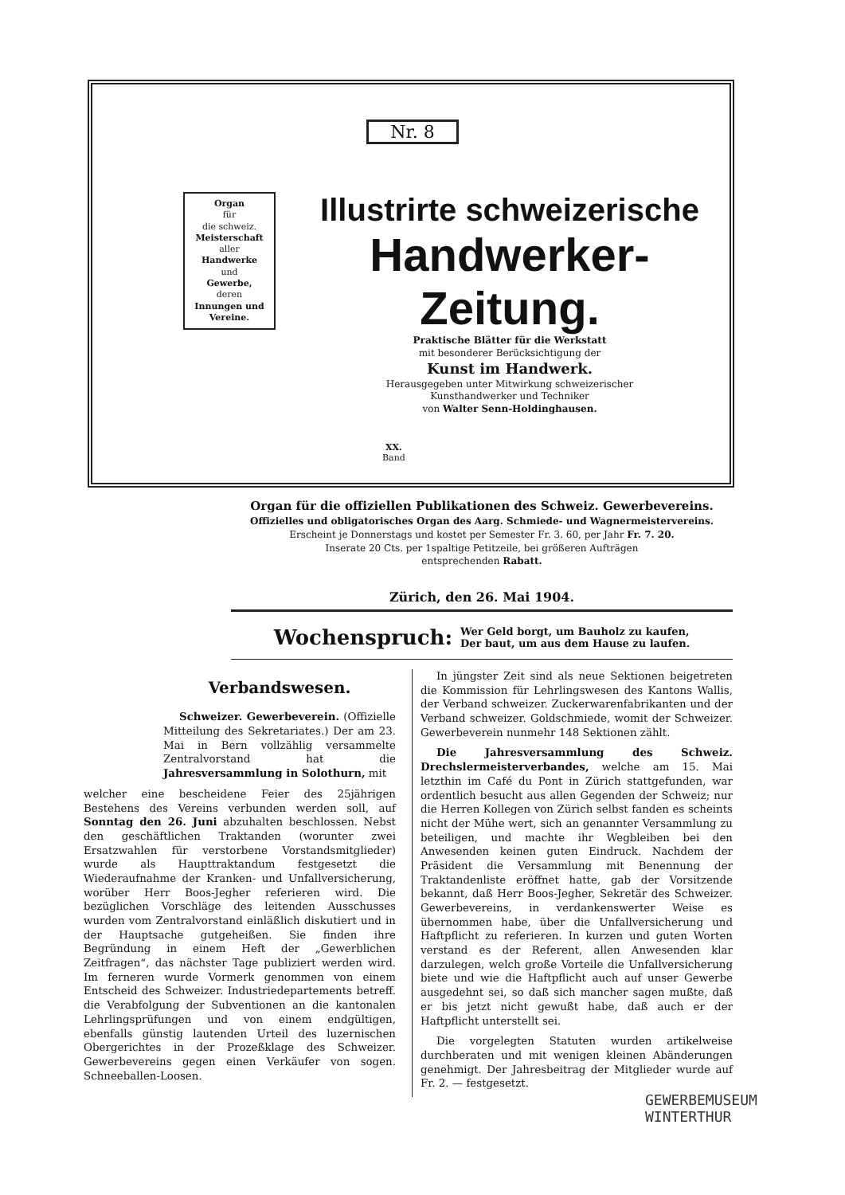Nr. 8
Organ
für
die schweiz.
Meisterschaft
aller
Handwerke
und
Gewerbe,
deren
Innungen und Vereine.
Illustrirte schweizerische
Handwerker-Zeitung.
Praktische Blätter für die Werkstatt
mit besonderer Berücksichtigung der
Kunst im Handwerk.
Herausgegeben unter Mitwirkung schweizerischer
Kunsthandwerker und Techniker
von Walter Senn-Holdinghausen.
XX.
Band
Organ für die offiziellen Publikationen des Schweiz. Gewerbevereins.
Offizielles und obligatorisches Organ des Aarg. Schmiede- und Wagnermeistervereins.
Erscheint je Donnerstags und kostet per Semester Fr. 3. 60, per Jahr Fr. 7. 20.
Inserate 20 Cts. per 1spaltige Petitzeile, bei größeren Aufträgen
entsprechenden Rabatt.
Zürich, den 26. Mai 1904.
Wochenspruch: Wer Geld borgt, um Bauholz zu kaufen,
Der baut, um aus dem Hause zu laufen.
Verbandswesen.
Schweizer. Gewerbeverein. (Offizielle Mitteilung des Sekretariates.) Der am 23. Mai in Bern vollzählig versammelte Zentralvorstand hat die Jahresversammlung in Solothurn, mit
welcher eine bescheidene Feier des 25jährigen Bestehens des Vereins verbunden werden soll, auf Sonntag den 26. Juni abzuhalten beschlossen. Nebst den geschäftlichen Traktanden (worunter zwei Ersatzwahlen für verstorbene Vorstandsmitglieder) wurde als Haupttraktandum festgesetzt die Wiederaufnahme der Kranken- und Unfallversicherung, worüber Herr Boos-Jegher referieren wird. Die bezüglichen Vorschläge des leitenden Ausschusses wurden vom Zentralvorstand einläßlich diskutiert und in der Hauptsache gutgeheißen. Sie finden ihre Begründung in einem Heft der „Gewerblichen Zeitfragen“, das nächster Tage publiziert werden wird. Im ferneren wurde Vormerk genommen von einem Entscheid des Schweizer. Industriedepartements betreff. die Verabfolgung der Subventionen an die kantonalen Lehrlingsprüfungen und von einem endgültigen, ebenfalls günstig lautenden Urteil des luzernischen Obergerichtes in der Prozeßklage des Schweizer. Gewerbevereins gegen einen Verkäufer von sogen. Schneeballen-Loosen.
In jüngster Zeit sind als neue Sektionen beigetreten die Kommission für Lehrlingswesen des Kantons Wallis, der Verband schweizer. Zuckerwarenfabrikanten und der Verband schweizer. Goldschmiede, womit der Schweizer. Gewerbeverein nunmehr 148 Sektionen zählt.
Die Jahresversammlung des Schweiz. Drechslermeisterverbandes, welche am 15. Mai letzthin im Café du Pont in Zürich stattgefunden, war ordentlich besucht aus allen Gegenden der Schweiz; nur die Herren Kollegen von Zürich selbst fanden es scheints nicht der Mühe wert, sich an genannter Versammlung zu beteiligen, und machte ihr Wegbleiben bei den Anwesenden keinen guten Eindruck. Nachdem der Präsident die Versammlung mit Benennung der Traktandenliste eröffnet hatte, gab der Vorsitzende bekannt, daß Herr Boos-Jegher, Sekretär des Schweizer. Gewerbevereins, in verdankenswerter Weise es übernommen habe, über die Unfallversicherung und Haftpflicht zu referieren. In kurzen und guten Worten verstand es der Referent, allen Anwesenden klar darzulegen, welch große Vorteile die Unfallversicherung biete und wie die Haftpflicht auch auf unser Gewerbe ausgedehnt sei, so daß sich mancher sagen mußte, daß er bis jetzt nicht gewußt habe, daß auch er der Haftpflicht unterstellt sei.
Die vorgelegten Statuten wurden artikelweise durchberaten und mit wenigen kleinen Abänderungen genehmigt. Der Jahresbeitrag der Mitglieder wurde auf Fr. 2. — festgesetzt.
GEWERBEMUSEUM
WINTERTHUR